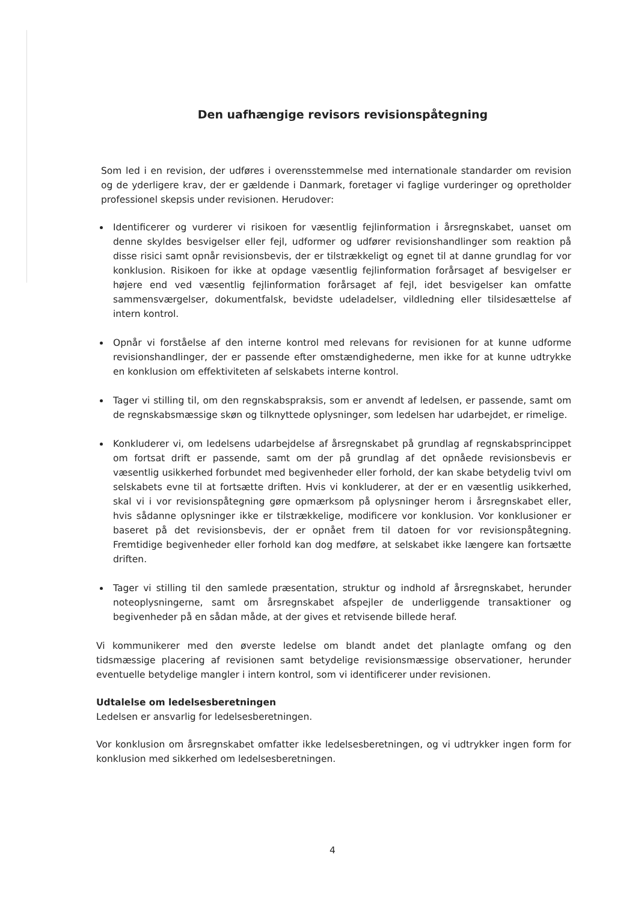Den uafhængige revisors revisionspåtegning
Som led i en revision, der udføres i overensstemmelse med internationale standarder om revision og de yderligere krav, der er gældende i Danmark, foretager vi faglige vurderinger og opretholder professionel skepsis under revisionen. Herudover:
Identificerer og vurderer vi risikoen for væsentlig fejlinformation i årsregnskabet, uanset om denne skyldes besvigelser eller fejl, udformer og udfører revisionshandlinger som reaktion på disse risici samt opnår revisionsbevis, der er tilstrækkeligt og egnet til at danne grundlag for vor konklusion. Risikoen for ikke at opdage væsentlig fejlinformation forårsaget af besvigelser er højere end ved væsentlig fejlinformation forårsaget af fejl, idet besvigelser kan omfatte sammensværgelser, dokumentfalsk, bevidste udeladelser, vildledning eller tilsidesættelse af intern kontrol.
Opnår vi forståelse af den interne kontrol med relevans for revisionen for at kunne udforme revisionshandlinger, der er passende efter omstændighederne, men ikke for at kunne udtrykke en konklusion om effektiviteten af selskabets interne kontrol.
Tager vi stilling til, om den regnskabspraksis, som er anvendt af ledelsen, er passende, samt om de regnskabsmæssige skøn og tilknyttede oplysninger, som ledelsen har udarbejdet, er rimelige.
Konkluderer vi, om ledelsens udarbejdelse af årsregnskabet på grundlag af regnskabsprincippet om fortsat drift er passende, samt om der på grundlag af det opnåede revisionsbevis er væsentlig usikkerhed forbundet med begivenheder eller forhold, der kan skabe betydelig tvivl om selskabets evne til at fortsætte driften. Hvis vi konkluderer, at der er en væsentlig usikkerhed, skal vi i vor revisionspåtegning gøre opmærksom på oplysninger herom i årsregnskabet eller, hvis sådanne oplysninger ikke er tilstrækkelige, modificere vor konklusion. Vor konklusioner er baseret på det revisionsbevis, der er opnået frem til datoen for vor revisionspåtegning. Fremtidige begivenheder eller forhold kan dog medføre, at selskabet ikke længere kan fortsætte driften.
Tager vi stilling til den samlede præsentation, struktur og indhold af årsregnskabet, herunder noteoplysningerne, samt om årsregnskabet afspejler de underliggende transaktioner og begivenheder på en sådan måde, at der gives et retvisende billede heraf.
Vi kommunikerer med den øverste ledelse om blandt andet det planlagte omfang og den tidsmæssige placering af revisionen samt betydelige revisionsmæssige observationer, herunder eventuelle betydelige mangler i intern kontrol, som vi identificerer under revisionen.
Udtalelse om ledelsesberetningen
Ledelsen er ansvarlig for ledelsesberetningen.
Vor konklusion om årsregnskabet omfatter ikke ledelsesberetningen, og vi udtrykker ingen form for konklusion med sikkerhed om ledelsesberetningen.
4